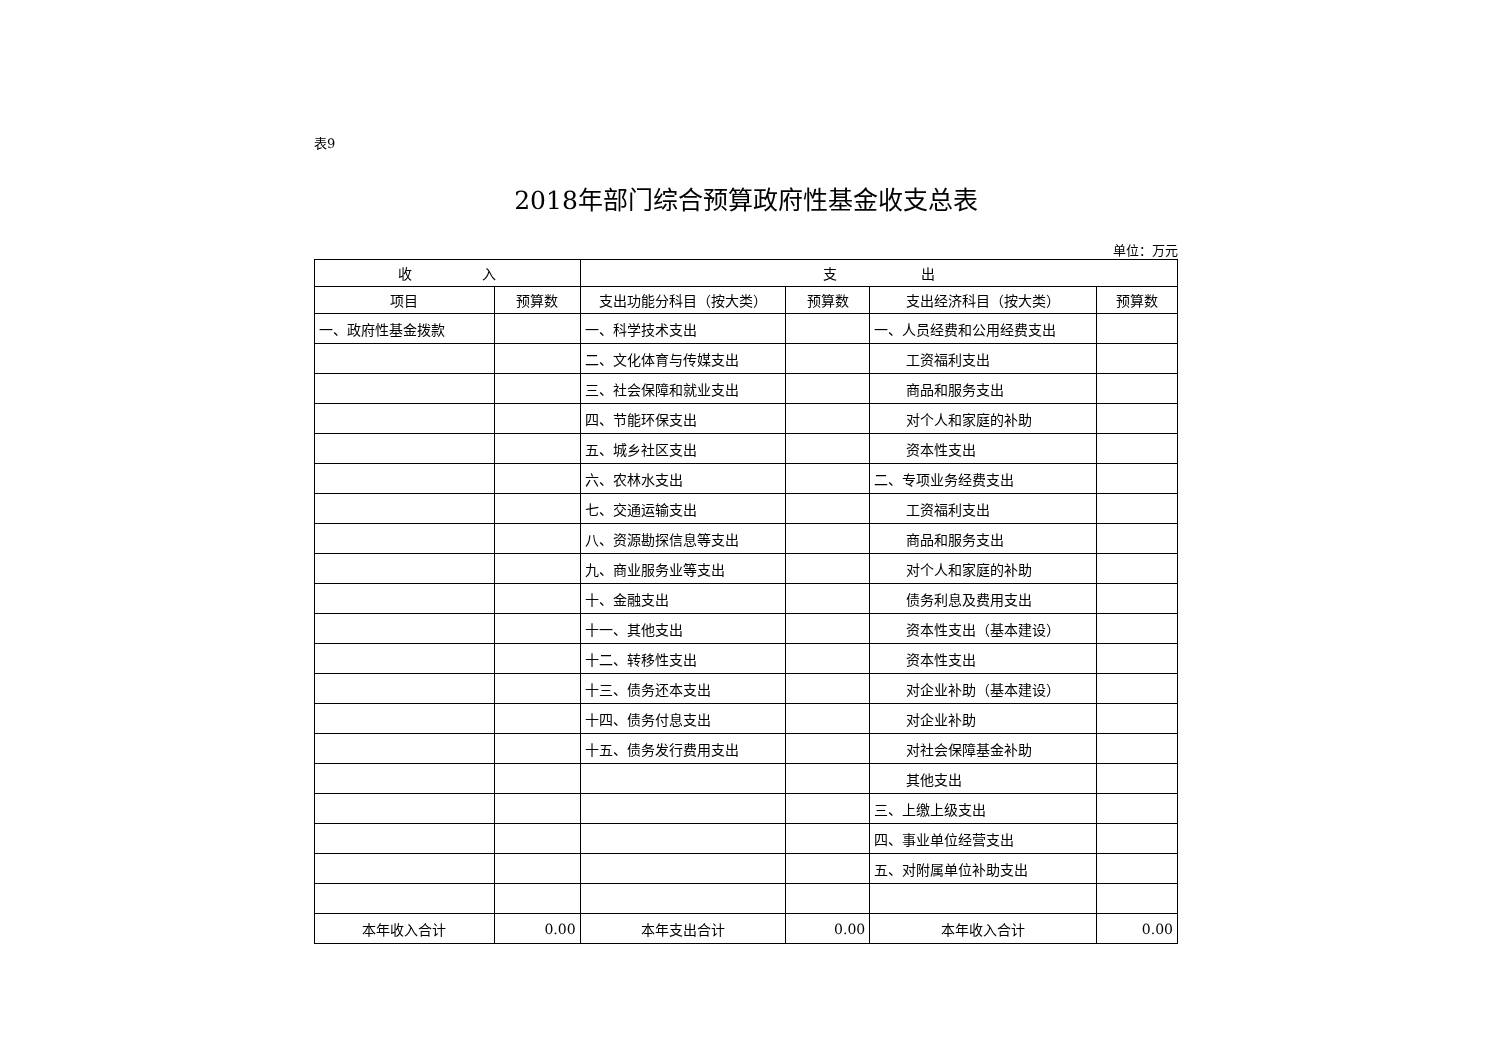表9
2018年部门综合预算政府性基金收支总表
单位：万元
| 收 入 | | 支 出 | | | |
| --- | --- | --- | --- | --- | --- |
| 项目 | 预算数 | 支出功能分科目（按大类） | 预算数 | 支出经济科目（按大类） | 预算数 |
| 一、政府性基金拨款 | | 一、科学技术支出 | | 一、人员经费和公用经费支出 | |
| | | 二、文化体育与传媒支出 | | 工资福利支出 | |
| | | 三、社会保障和就业支出 | | 商品和服务支出 | |
| | | 四、节能环保支出 | | 对个人和家庭的补助 | |
| | | 五、城乡社区支出 | | 资本性支出 | |
| | | 六、农林水支出 | | 二、专项业务经费支出 | |
| | | 七、交通运输支出 | | 工资福利支出 | |
| | | 八、资源勘探信息等支出 | | 商品和服务支出 | |
| | | 九、商业服务业等支出 | | 对个人和家庭的补助 | |
| | | 十、金融支出 | | 债务利息及费用支出 | |
| | | 十一、其他支出 | | 资本性支出（基本建设） | |
| | | 十二、转移性支出 | | 资本性支出 | |
| | | 十三、债务还本支出 | | 对企业补助（基本建设） | |
| | | 十四、债务付息支出 | | 对企业补助 | |
| | | 十五、债务发行费用支出 | | 对社会保障基金补助 | |
| | | | | 其他支出 | |
| | | | | 三、上缴上级支出 | |
| | | | | 四、事业单位经营支出 | |
| | | | | 五、对附属单位补助支出 | |
| 本年收入合计 | 0.00 | 本年支出合计 | 0.00 | 本年收入合计 | 0.00 |